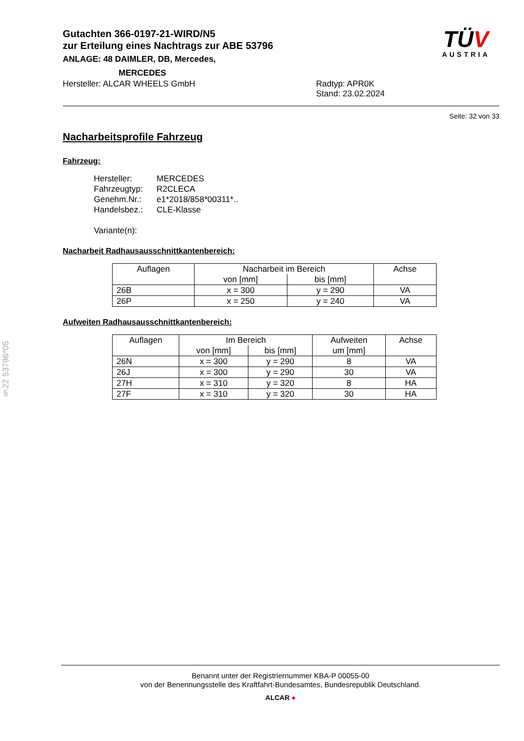Gutachten 366-0197-21-WIRD/N5
zur Erteilung eines Nachtrags zur ABE 53796
ANLAGE: 48 DAIMLER, DB, Mercedes,
MERCEDES
TÜV
AUSTRIA
Hersteller: ALCAR WHEELS GmbH Radtyp: APR0K
Stand: 23.02.2024
Seite: 32 von 33
Nacharbeitsprofile Fahrzeug
Fahrzeug:
Hersteller: MERCEDES
Fahrzeugtyp: R2CLECA
Genehm.Nr.: e1*2018/858*00311*..
Handelsbez.: CLE-Klasse
Variante(n):
Nacharbeit Radhausausschnittkantenbereich:
| Auflagen | Nacharbeit im Bereich | | Achse |
| --- | --- | --- | --- |
| | von [mm] | bis [mm] | |
| 26B | x = 300 | y = 290 | VA |
| 26P | x = 250 | y = 240 | VA |
Aufweiten Radhausausschnittkantenbereich:
| Auflagen | Im Bereich | | Aufweiten | Achse |
| --- | --- | --- | --- | --- |
| | von [mm] | bis [mm] | um [mm] | |
| 26N | x = 300 | y = 290 | 8 | VA |
| 26J | x = 300 | y = 290 | 30 | VA |
| 27H | x = 310 | y = 320 | 8 | HA |
| 27F | x = 310 | y = 320 | 30 | HA |
§22 53796*05
Benannt unter der Registriernummer KBA-P 00055-00
von der Benennungsstelle des Kraftfahrt-Bundesamtes, Bundesrepublik Deutschland.
ALCAR ●